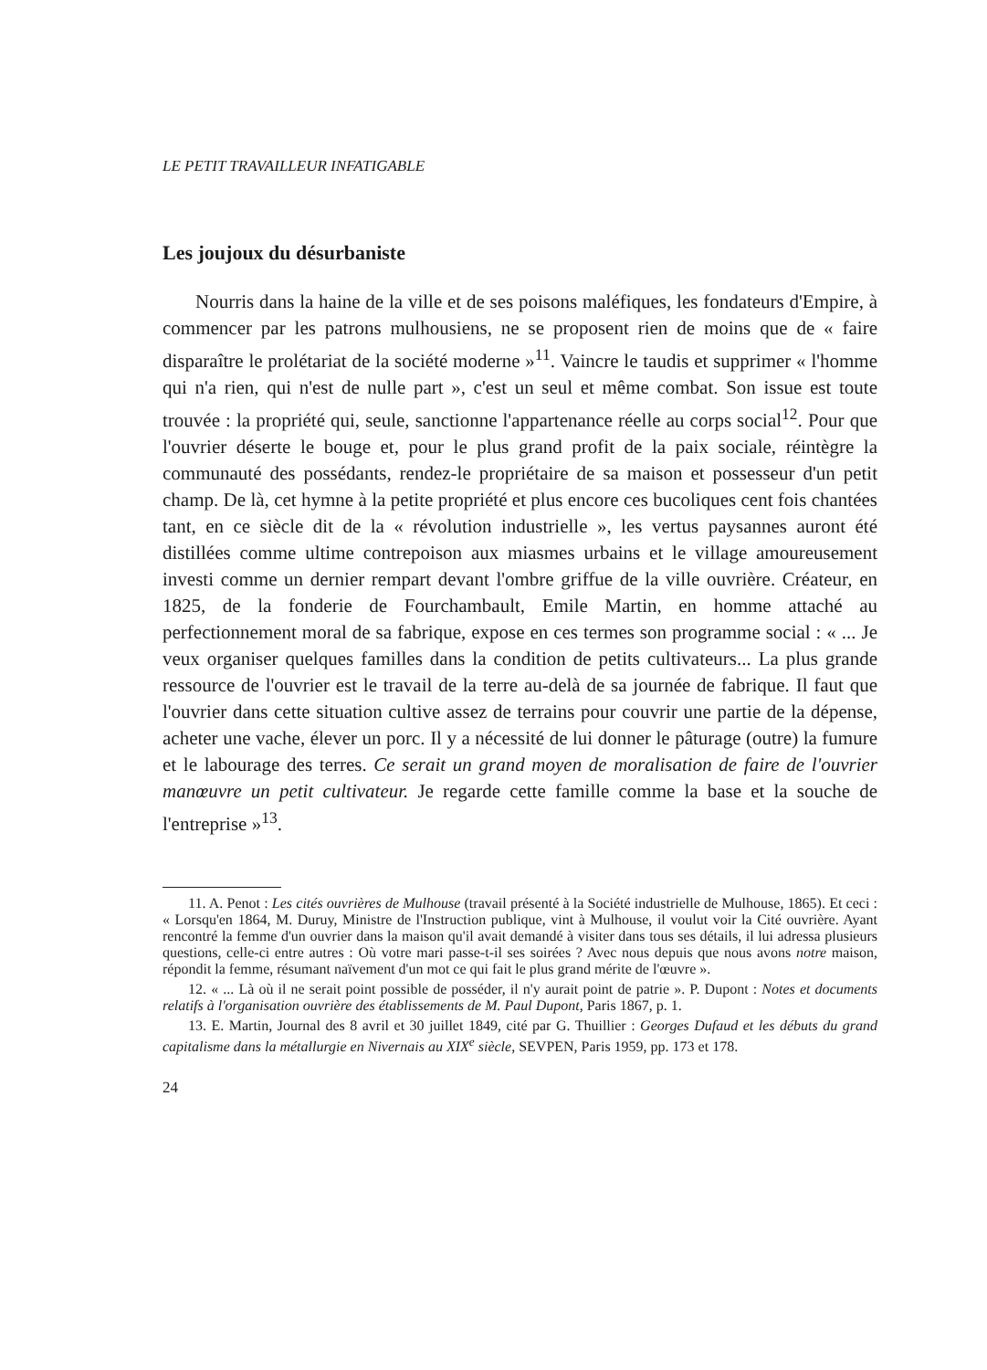LE PETIT TRAVAILLEUR INFATIGABLE
Les joujoux du désurbaniste
Nourris dans la haine de la ville et de ses poisons maléfiques, les fondateurs d'Empire, à commencer par les patrons mulhousiens, ne se proposent rien de moins que de « faire disparaître le prolétariat de la société moderne »<sup>11</sup>. Vaincre le taudis et supprimer « l'homme qui n'a rien, qui n'est de nulle part », c'est un seul et même combat. Son issue est toute trouvée : la propriété qui, seule, sanctionne l'appartenance réelle au corps social<sup>12</sup>. Pour que l'ouvrier déserte le bouge et, pour le plus grand profit de la paix sociale, réintègre la communauté des possédants, rendez-le propriétaire de sa maison et possesseur d'un petit champ. De là, cet hymne à la petite propriété et plus encore ces bucoliques cent fois chantées tant, en ce siècle dit de la « révolution industrielle », les vertus paysannes auront été distillées comme ultime contrepoison aux miasmes urbains et le village amoureusement investi comme un dernier rempart devant l'ombre griffue de la ville ouvrière. Créateur, en 1825, de la fonderie de Fourchambault, Emile Martin, en homme attaché au perfectionnement moral de sa fabrique, expose en ces termes son programme social : « ... Je veux organiser quelques familles dans la condition de petits cultivateurs... La plus grande ressource de l'ouvrier est le travail de la terre au-delà de sa journée de fabrique. Il faut que l'ouvrier dans cette situation cultive assez de terrains pour couvrir une partie de la dépense, acheter une vache, élever un porc. Il y a nécessité de lui donner le pâturage (outre) la fumure et le labourage des terres. Ce serait un grand moyen de moralisation de faire de l'ouvrier manœuvre un petit cultivateur. Je regarde cette famille comme la base et la souche de l'entreprise »<sup>13</sup>.
11. A. Penot : Les cités ouvrières de Mulhouse (travail présenté à la Société industrielle de Mulhouse, 1865). Et ceci : « Lorsqu'en 1864, M. Duruy, Ministre de l'Instruction publique, vint à Mulhouse, il voulut voir la Cité ouvrière. Ayant rencontré la femme d'un ouvrier dans la maison qu'il avait demandé à visiter dans tous ses détails, il lui adressa plusieurs questions, celle-ci entre autres : Où votre mari passe-t-il ses soirées ? Avec nous depuis que nous avons notre maison, répondit la femme, résumant naïvement d'un mot ce qui fait le plus grand mérite de l'œuvre ».
12. « ... Là où il ne serait point possible de posséder, il n'y aurait point de patrie ». P. Dupont : Notes et documents relatifs à l'organisation ouvrière des établissements de M. Paul Dupont, Paris 1867, p. 1.
13. E. Martin, Journal des 8 avril et 30 juillet 1849, cité par G. Thuillier : Georges Dufaud et les débuts du grand capitalisme dans la métallurgie en Nivernais au XIX<sup>e</sup> siècle, SEVPEN, Paris 1959, pp. 173 et 178.
24